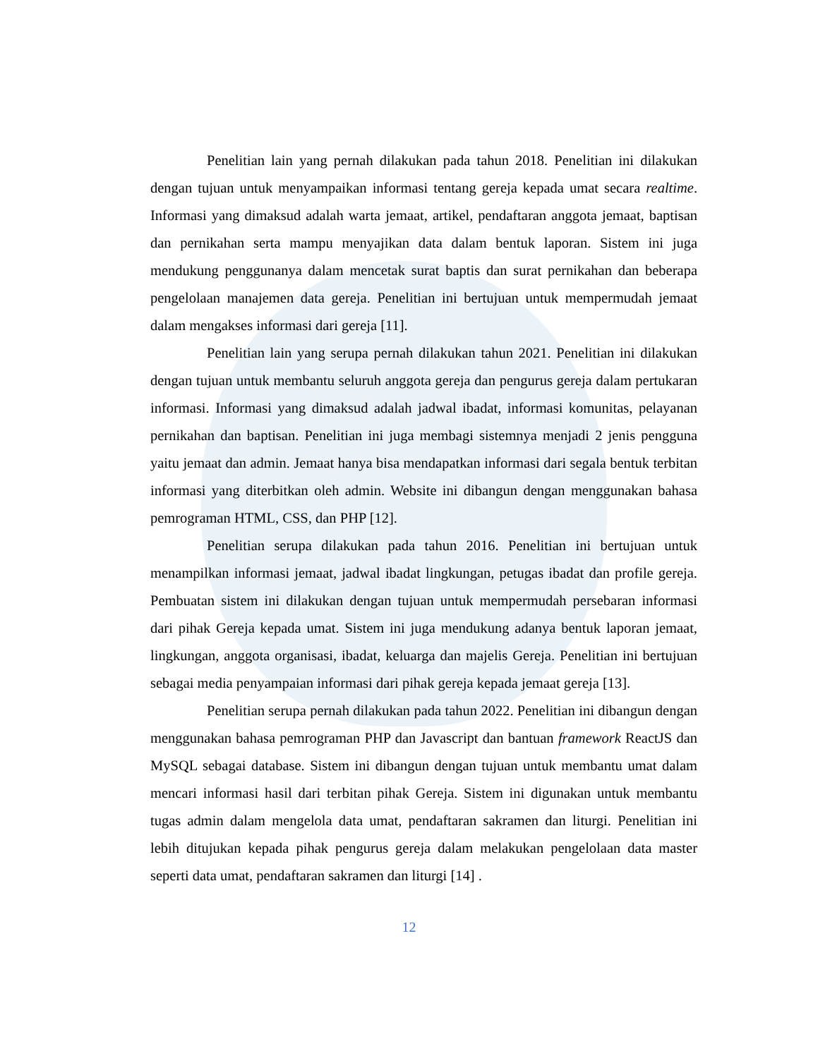Penelitian lain yang pernah dilakukan pada tahun 2018. Penelitian ini dilakukan dengan tujuan untuk menyampaikan informasi tentang gereja kepada umat secara realtime. Informasi yang dimaksud adalah warta jemaat, artikel, pendaftaran anggota jemaat, baptisan dan pernikahan serta mampu menyajikan data dalam bentuk laporan. Sistem ini juga mendukung penggunanya dalam mencetak surat baptis dan surat pernikahan dan beberapa pengelolaan manajemen data gereja. Penelitian ini bertujuan untuk mempermudah jemaat dalam mengakses informasi dari gereja [11].
Penelitian lain yang serupa pernah dilakukan tahun 2021. Penelitian ini dilakukan dengan tujuan untuk membantu seluruh anggota gereja dan pengurus gereja dalam pertukaran informasi. Informasi yang dimaksud adalah jadwal ibadat, informasi komunitas, pelayanan pernikahan dan baptisan. Penelitian ini juga membagi sistemnya menjadi 2 jenis pengguna yaitu jemaat dan admin. Jemaat hanya bisa mendapatkan informasi dari segala bentuk terbitan informasi yang diterbitkan oleh admin. Website ini dibangun dengan menggunakan bahasa pemrograman HTML, CSS, dan PHP [12].
Penelitian serupa dilakukan pada tahun 2016. Penelitian ini bertujuan untuk menampilkan informasi jemaat, jadwal ibadat lingkungan, petugas ibadat dan profile gereja. Pembuatan sistem ini dilakukan dengan tujuan untuk mempermudah persebaran informasi dari pihak Gereja kepada umat. Sistem ini juga mendukung adanya bentuk laporan jemaat, lingkungan, anggota organisasi, ibadat, keluarga dan majelis Gereja. Penelitian ini bertujuan sebagai media penyampaian informasi dari pihak gereja kepada jemaat gereja [13].
Penelitian serupa pernah dilakukan pada tahun 2022. Penelitian ini dibangun dengan menggunakan bahasa pemrograman PHP dan Javascript dan bantuan framework ReactJS dan MySQL sebagai database. Sistem ini dibangun dengan tujuan untuk membantu umat dalam mencari informasi hasil dari terbitan pihak Gereja. Sistem ini digunakan untuk membantu tugas admin dalam mengelola data umat, pendaftaran sakramen dan liturgi. Penelitian ini lebih ditujukan kepada pihak pengurus gereja dalam melakukan pengelolaan data master seperti data umat, pendaftaran sakramen dan liturgi [14] .
12